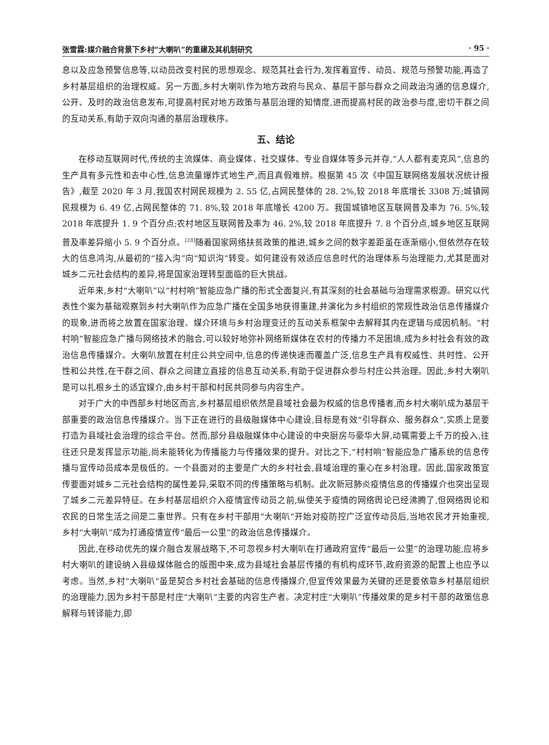张雪霖:媒介融合背景下乡村“大喇叭”的重建及其机制研究 · 95 ·
息以及应急预警信息等,以动员改变村民的思想观念、规范其社会行为,发挥着宣传、动员、规范与预警功能,再造了乡村基层组织的治理权威。另一方面,乡村大喇叭作为地方政府与民众、基层干部与群众之间政治沟通的信息媒介,公开、及时的政治信息发布,可提高村民对地方政策与基层治理的知情度,进而提高村民的政治参与度,密切干群之间的互动关系,有助于双向沟通的基层治理秩序。
五、结论
在移动互联网时代,传统的主流媒体、商业媒体、社交媒体、专业自媒体等多元并存,“人人都有麦克风”,信息的生产具有多元性和去中心性,信息流量爆炸式地生产,而且真假难辨。根据第 45 次《中国互联网络发展状况统计报告》,截至 2020 年 3 月,我国农村网民规模为 2. 55 亿,占网民整体的 28. 2%,较 2018 年底增长 3308 万;城镇网民规模为 6. 49 亿,占网民整体的 71. 8%,较 2018 年底增长 4200 万。我国城镇地区互联网普及率为 76. 5%,较 2018 年底提升 1. 9 个百分点;农村地区互联网普及率为 46. 2%,较 2018 年底提升 7. 8 个百分点,城乡地区互联网普及率差异缩小 5. 9 个百分点。<sup>[28]</sup>随着国家网络扶贫政策的推进,城乡之间的数字差距虽在逐渐缩小,但依然存在较大的信息鸿沟,从最初的“接入沟”向“知识沟”转变。如何建设有效适应信息时代的治理体系与治理能力,尤其是面对城乡二元社会结构的差异,将是国家治理转型面临的巨大挑战。
近年来,乡村“大喇叭”以“村村响”智能应急广播的形式全面复兴,有其深刻的社会基础与治理需求根源。研究以代表性个案为基础观察到乡村大喇叭作为应急广播在全国多地获得重建,并演化为乡村组织的常规性政治信息传播媒介的现象,进而将之放置在国家治理、媒介环境与乡村治理变迁的互动关系框架中去解释其内在逻辑与成因机制。“村村响”智能应急广播与网络技术的融合,可以较好地弥补网络新媒体在农村的传播力不足困境,成为乡村社会有效的政治信息传播媒介。大喇叭放置在村庄公共空间中,信息的传递快速而覆盖广泛,信息生产具有权威性、共时性、公开性和公共性,在干群之间、群众之间建立直接的信息互动关系,有助于促进群众参与村庄公共治理。因此,乡村大喇叭是可以扎根乡土的适宜媒介,由乡村干部和村民共同参与内容生产。
对于广大的中西部乡村地区而言,乡村基层组织依然是县域社会最为权威的信息传播者,而乡村大喇叭成为基层干部重要的政治信息传播媒介。当下正在进行的县级融媒体中心建设,目标是有效“引导群众、服务群众”,实质上是要打造为县域社会治理的综合平台。然而,部分县级融媒体中心建设的中央厨房与豪华大屏,动辄需要上千万的投入,往往还只是发挥显示功能,尚未能转化为传播能力与传播效果的提升。对比之下,“村村响”智能应急广播系统的信息传播与宣传动员成本是极低的。一个县面对的主要是广大的乡村社会,县域治理的重心在乡村治理。因此,国家政策宣传要面对城乡二元社会结构的属性差异,采取不同的传播策略与机制。此次新冠肺炎疫情信息的传播媒介也突出呈现了城乡二元差异特征。在乡村基层组织介入疫情宣传动员之前,纵使关于疫情的网络舆论已经沸腾了,但网络舆论和农民的日常生活之间是二重世界。只有在乡村干部用“大喇叭”开始对疫防控广泛宣传动员后,当地农民才开始重视,乡村“大喇叭”成为打通疫情宣传“最后一公里”的政治信息传播媒介。
因此,在移动优先的媒介融合发展战略下,不可忽视乡村大喇叭在打通政府宣传“最后一公里”的治理功能,应将乡村大喇叭的建设纳入县级媒体融合的版图中来,成为县域社会基层传播的有机构成环节,政府资源的配置上也应予以考虑。当然,乡村“大喇叭”虽是契合乡村社会基础的信息传播媒介,但宣传效果最为关键的还是要依靠乡村基层组织的治理能力,因为乡村干部是村庄“大喇叭”主要的内容生产者。决定村庄“大喇叭”传播效果的是乡村干部的政策信息解释与转译能力,即